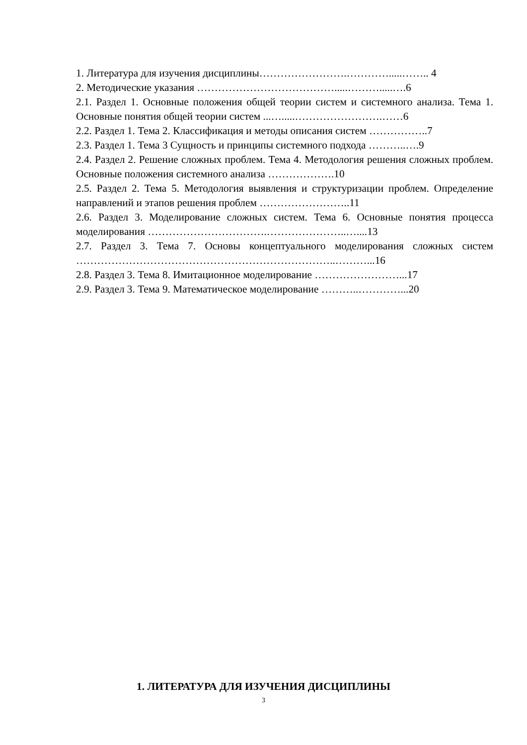1. Литература для изучения дисциплины…………………….………….....…….. 4
2. Методические указания ………………………………….....……….....….6
2.1. Раздел 1. Основные положения общей теории систем и системного анализа. Тема 1. Основные понятия общей теории систем ...….....…………………….……6
2.2. Раздел 1. Тема 2. Классификация и методы описания систем ……………..7
2.3. Раздел 1. Тема 3 Сущность и принципы системного подхода ………..….9
2.4. Раздел 2. Решение сложных проблем. Тема 4. Методология решения сложных проблем. Основные положения системного анализа ……………….10
2.5. Раздел 2. Тема 5. Методология выявления и структуризации проблем. Определение направлений и этапов решения проблем ……………………..11
2.6. Раздел 3. Моделирование сложных систем. Тема 6. Основные понятия процесса моделирования …………………………….…………………..…....13
2.7. Раздел 3. Тема 7. Основы концептуального моделирования сложных систем ………………………………………………………………..………...16
2.8. Раздел 3. Тема 8. Имитационное моделирование ……………………...17
2.9. Раздел 3. Тема 9. Математическое моделирование ………..…………...20
1. ЛИТЕРАТУРА ДЛЯ ИЗУЧЕНИЯ ДИСЦИПЛИНЫ
3